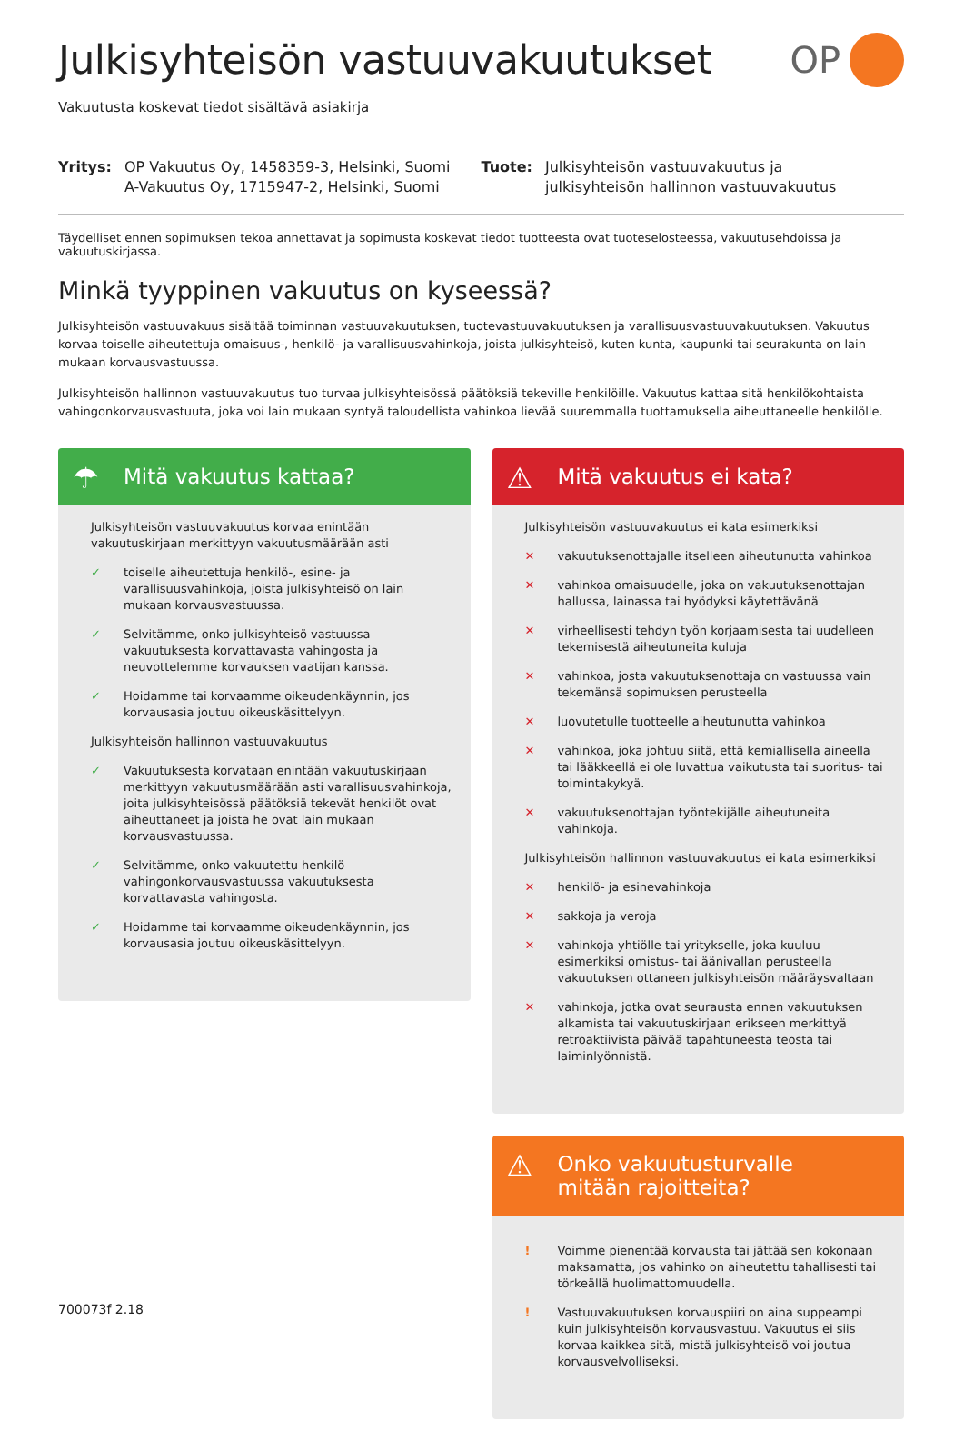OP
Julkisyhteisön vastuuvakuutukset
Vakuutusta koskevat tiedot sisältävä asiakirja
Yritys: OP Vakuutus Oy, 1458359-3, Helsinki, Suomi
A-Vakuutus Oy, 1715947-2, Helsinki, Suomi
Tuote: Julkisyhteisön vastuuvakuutus ja
julkisyhteisön hallinnon vastuuvakuutus
Täydelliset ennen sopimuksen tekoa annettavat ja sopimusta koskevat tiedot tuotteesta ovat tuoteselosteessa, vakuutusehdoissa ja vakuutuskirjassa.
Minkä tyyppinen vakuutus on kyseessä?
Julkisyhteisön vastuuvakuus sisältää toiminnan vastuuvakuutuksen, tuotevastuuvakuutuksen ja varallisuusvastuuvakuutuksen. Vakuutus korvaa toiselle aiheutettuja omaisuus-, henkilö- ja varallisuusvahinkoja, joista julkisyhteisö, kuten kunta, kaupunki tai seurakunta on lain mukaan korvausvastuussa.
Julkisyhteisön hallinnon vastuuvakuutus tuo turvaa julkisyhteisössä päätöksiä tekeville henkilöille. Vakuutus kattaa sitä henkilökohtaista vahingonkorvausvastuuta, joka voi lain mukaan syntyä taloudellista vahinkoa lievää suuremmalla tuottamuksella aiheuttaneelle henkilölle.
☂ Mitä vakuutus kattaa?
Julkisyhteisön vastuuvakuutus korvaa enintään vakuutuskirjaan merkittyyn vakuutusmäärään asti
✓ toiselle aiheutettuja henkilö-, esine- ja varallisuusvahinkoja, joista julkisyhteisö on lain mukaan korvausvastuussa.
✓ Selvitämme, onko julkisyhteisö vastuussa vakuutuksesta korvattavasta vahingosta ja neuvottelemme korvauksen vaatijan kanssa.
✓ Hoidamme tai korvaamme oikeudenkäynnin, jos korvausasia joutuu oikeuskäsittelyyn.
Julkisyhteisön hallinnon vastuuvakuutus
✓ Vakuutuksesta korvataan enintään vakuutuskirjaan merkittyyn vakuutusmäärään asti varallisuusvahinkoja, joita julkisyhteisössä päätöksiä tekevät henkilöt ovat aiheuttaneet ja joista he ovat lain mukaan korvausvastuussa.
✓ Selvitämme, onko vakuutettu henkilö vahingonkorvausvastuussa vakuutuksesta korvattavasta vahingosta.
✓ Hoidamme tai korvaamme oikeudenkäynnin, jos korvausasia joutuu oikeuskäsittelyyn.
⚠ Mitä vakuutus ei kata?
Julkisyhteisön vastuuvakuutus ei kata esimerkiksi
✕ vakuutuksenottajalle itselleen aiheutunutta vahinkoa
✕ vahinkoa omaisuudelle, joka on vakuutuksenottajan hallussa, lainassa tai hyödyksi käytettävänä
✕ virheellisesti tehdyn työn korjaamisesta tai uudelleen tekemisestä aiheutuneita kuluja
✕ vahinkoa, josta vakuutuksenottaja on vastuussa vain tekemänsä sopimuksen perusteella
✕ luovutetulle tuotteelle aiheutunutta vahinkoa
✕ vahinkoa, joka johtuu siitä, että kemiallisella aineella tai lääkkeellä ei ole luvattua vaikutusta tai suoritus- tai toimintakykyä.
✕ vakuutuksenottajan työntekijälle aiheutuneita vahinkoja.
Julkisyhteisön hallinnon vastuuvakuutus ei kata esimerkiksi
✕ henkilö- ja esinevahinkoja
✕ sakkoja ja veroja
✕ vahinkoja yhtiölle tai yritykselle, joka kuuluu esimerkiksi omistus- tai äänivallan perusteella vakuutuksen ottaneen julkisyhteisön määräysvaltaan
✕ vahinkoja, jotka ovat seurausta ennen vakuutuksen alkamista tai vakuutuskirjaan erikseen merkittyä retroaktiivista päivää tapahtuneesta teosta tai laiminlyönnistä.
⚠ Onko vakuutusturvalle
mitään rajoitteita?
! Voimme pienentää korvausta tai jättää sen kokonaan maksamatta, jos vahinko on aiheutettu tahallisesti tai törkeällä huolimattomuudella.
! Vastuuvakuutuksen korvauspiiri on aina suppeampi kuin julkisyhteisön korvausvastuu. Vakuutus ei siis korvaa kaikkea sitä, mistä julkisyhteisö voi joutua korvausvelvolliseksi.
700073f 2.18